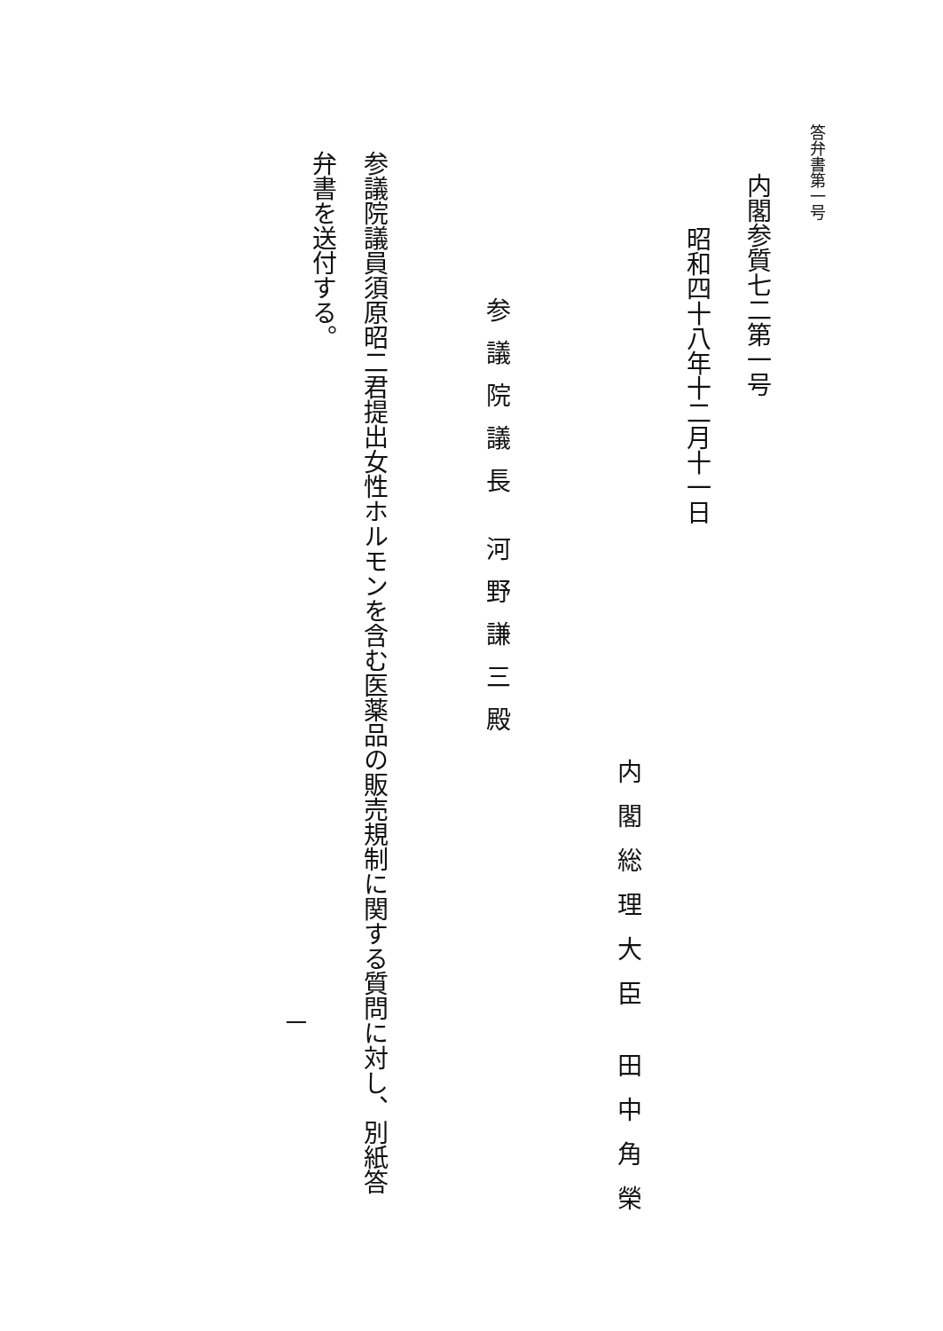答弁書第一号
内閣参質七二第一号
昭和四十八年十二月十一日
内閣総理大臣 田中角榮
参議院議長 河野謙三殿
参議院議員須原昭二君提出女性ホルモンを含む医薬品の販売規制に関する質問に対し、別紙答
弁書を送付する。
一